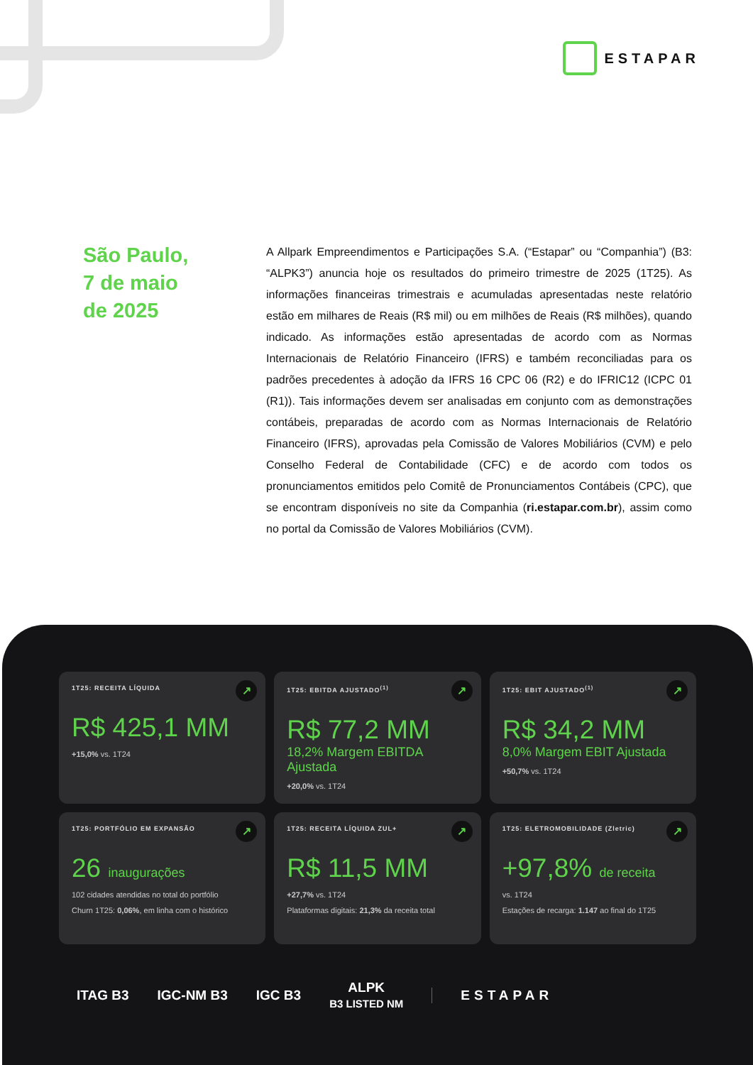ESTAPAR
São Paulo,
7 de maio
de 2025
A Allpark Empreendimentos e Participações S.A. (“Estapar” ou “Companhia”) (B3: “ALPK3”) anuncia hoje os resultados do primeiro trimestre de 2025 (1T25). As informações financeiras trimestrais e acumuladas apresentadas neste relatório estão em milhares de Reais (R$ mil) ou em milhões de Reais (R$ milhões), quando indicado. As informações estão apresentadas de acordo com as Normas Internacionais de Relatório Financeiro (IFRS) e também reconciliadas para os padrões precedentes à adoção da IFRS 16 CPC 06 (R2) e do IFRIC12 (ICPC 01 (R1)). Tais informações devem ser analisadas em conjunto com as demonstrações contábeis, preparadas de acordo com as Normas Internacionais de Relatório Financeiro (IFRS), aprovadas pela Comissão de Valores Mobiliários (CVM) e pelo Conselho Federal de Contabilidade (CFC) e de acordo com todos os pronunciamentos emitidos pelo Comitê de Pronunciamentos Contábeis (CPC), que se encontram disponíveis no site da Companhia (ri.estapar.com.br), assim como no portal da Comissão de Valores Mobiliários (CVM).
1T25: RECEITA LÍQUIDA
↗
R$ 425,1 MM
+15,0% vs. 1T24
1T25: EBITDA AJUSTADO<sup>(1)</sup>
↗
R$ 77,2 MM
18,2% Margem EBITDA Ajustada
+20,0% vs. 1T24
1T25: EBIT AJUSTADO<sup>(1)</sup>
↗
R$ 34,2 MM
8,0% Margem EBIT Ajustada
+50,7% vs. 1T24
1T25: PORTFÓLIO EM EXPANSÃO
↗
26 inaugurações
102 cidades atendidas no total do portfólio
Churn 1T25: 0,06%, em linha com o histórico
1T25: RECEITA LÍQUIDA ZUL+
↗
R$ 11,5 MM
+27,7% vs. 1T24
Plataformas digitais: 21,3% da receita total
1T25: ELETROMOBILIDADE (Zletric)
↗
+97,8% de receita
vs. 1T24
Estações de recarga: 1.147 ao final do 1T25
ITAG B3 IGC-NM B3 IGC B3 ALPK
B3 LISTED NM ESTAPAR